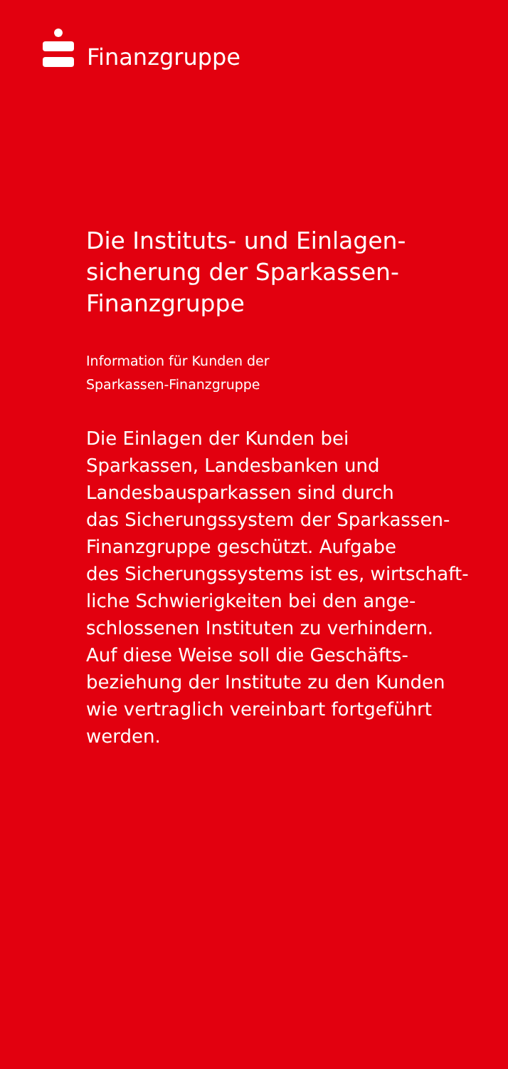Finanzgruppe
Die Instituts- und Einlagen-
sicherung der Sparkassen-
Finanzgruppe
Information für Kunden der
Sparkassen-Finanzgruppe
Die Einlagen der Kunden bei
Sparkassen, Landesbanken und
Landesbausparkassen sind durch
das Sicherungssystem der Sparkassen-
Finanzgruppe geschützt. Aufgabe
des Sicherungssystems ist es, wirtschaft-
liche Schwierigkeiten bei den ange-
schlossenen Instituten zu verhindern.
Auf diese Weise soll die Geschäfts-
beziehung der Institute zu den Kunden
wie vertraglich vereinbart fortgeführt
werden.